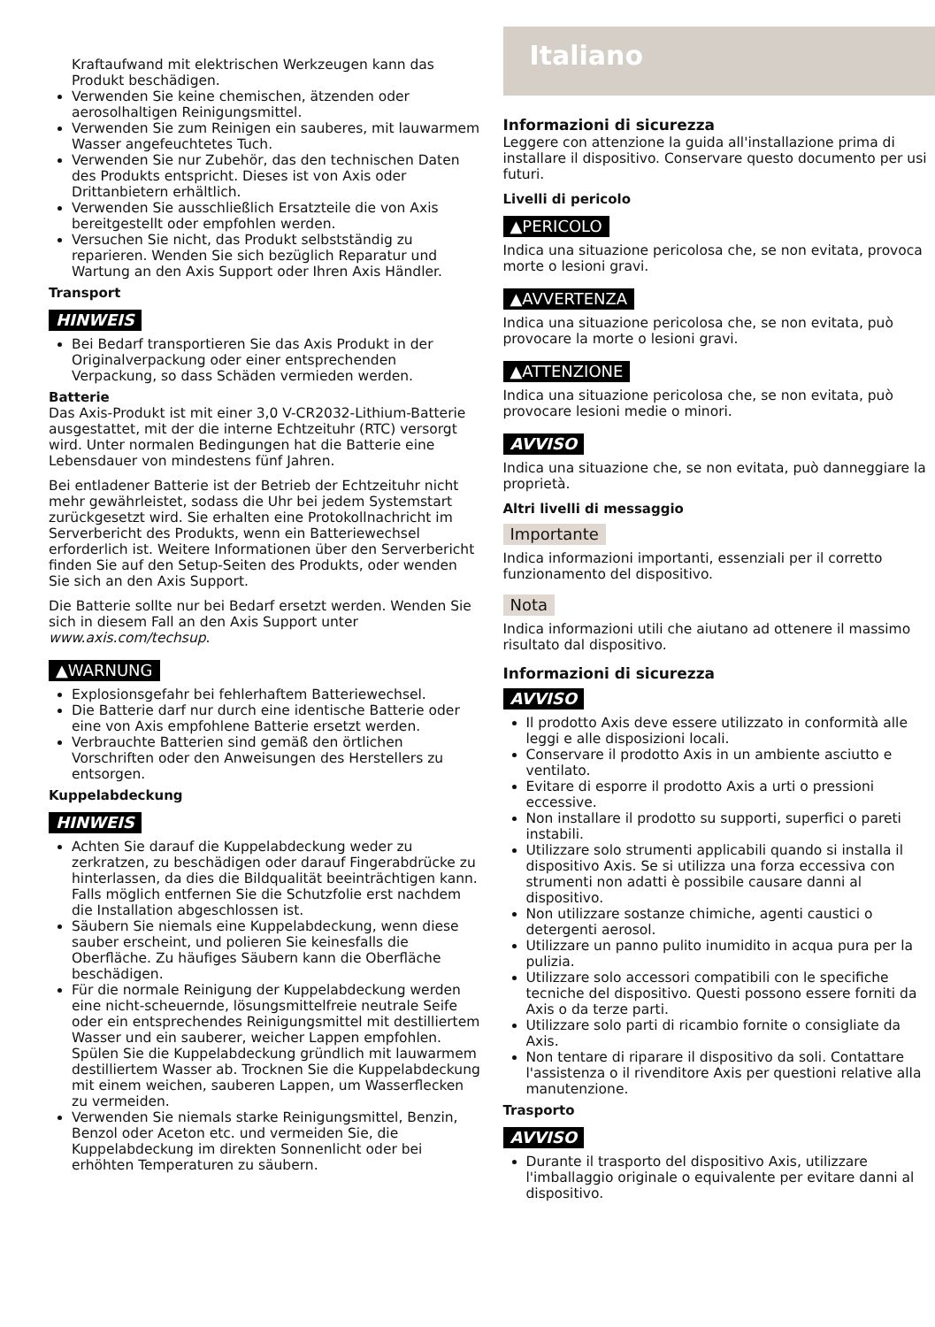Kraftaufwand mit elektrischen Werkzeugen kann das Produkt beschädigen.
Verwenden Sie keine chemischen, ätzenden oder aerosolhaltigen Reinigungsmittel.
Verwenden Sie zum Reinigen ein sauberes, mit lauwarmem Wasser angefeuchtetes Tuch.
Verwenden Sie nur Zubehör, das den technischen Daten des Produkts entspricht. Dieses ist von Axis oder Drittanbietern erhältlich.
Verwenden Sie ausschließlich Ersatzteile die von Axis bereitgestellt oder empfohlen werden.
Versuchen Sie nicht, das Produkt selbstständig zu reparieren. Wenden Sie sich bezüglich Reparatur und Wartung an den Axis Support oder Ihren Axis Händler.
Transport
HINWEIS
Bei Bedarf transportieren Sie das Axis Produkt in der Originalverpackung oder einer entsprechenden Verpackung, so dass Schäden vermieden werden.
Batterie
Das Axis-Produkt ist mit einer 3,0 V-CR2032-Lithium-Batterie ausgestattet, mit der die interne Echtzeituhr (RTC) versorgt wird. Unter normalen Bedingungen hat die Batterie eine Lebensdauer von mindestens fünf Jahren.
Bei entladener Batterie ist der Betrieb der Echtzeituhr nicht mehr gewährleistet, sodass die Uhr bei jedem Systemstart zurückgesetzt wird. Sie erhalten eine Protokollnachricht im Serverbericht des Produkts, wenn ein Batteriewechsel erforderlich ist. Weitere Informationen über den Serverbericht finden Sie auf den Setup-Seiten des Produkts, oder wenden Sie sich an den Axis Support.
Die Batterie sollte nur bei Bedarf ersetzt werden. Wenden Sie sich in diesem Fall an den Axis Support unter www.axis.com/techsup.
▲WARNUNG
Explosionsgefahr bei fehlerhaftem Batteriewechsel.
Die Batterie darf nur durch eine identische Batterie oder eine von Axis empfohlene Batterie ersetzt werden.
Verbrauchte Batterien sind gemäß den örtlichen Vorschriften oder den Anweisungen des Herstellers zu entsorgen.
Kuppelabdeckung
HINWEIS
Achten Sie darauf die Kuppelabdeckung weder zu zerkratzen, zu beschädigen oder darauf Fingerabdrücke zu hinterlassen, da dies die Bildqualität beeinträchtigen kann. Falls möglich entfernen Sie die Schutzfolie erst nachdem die Installation abgeschlossen ist.
Säubern Sie niemals eine Kuppelabdeckung, wenn diese sauber erscheint, und polieren Sie keinesfalls die Oberfläche. Zu häufiges Säubern kann die Oberfläche beschädigen.
Für die normale Reinigung der Kuppelabdeckung werden eine nicht-scheuernde, lösungsmittelfreie neutrale Seife oder ein entsprechendes Reinigungsmittel mit destilliertem Wasser und ein sauberer, weicher Lappen empfohlen. Spülen Sie die Kuppelabdeckung gründlich mit lauwarmem destilliertem Wasser ab. Trocknen Sie die Kuppelabdeckung mit einem weichen, sauberen Lappen, um Wasserflecken zu vermeiden.
Verwenden Sie niemals starke Reinigungsmittel, Benzin, Benzol oder Aceton etc. und vermeiden Sie, die Kuppelabdeckung im direkten Sonnenlicht oder bei erhöhten Temperaturen zu säubern.
Italiano
Informazioni di sicurezza
Leggere con attenzione la guida all'installazione prima di installare il dispositivo. Conservare questo documento per usi futuri.
Livelli di pericolo
▲PERICOLO
Indica una situazione pericolosa che, se non evitata, provoca morte o lesioni gravi.
▲AVVERTENZA
Indica una situazione pericolosa che, se non evitata, può provocare la morte o lesioni gravi.
▲ATTENZIONE
Indica una situazione pericolosa che, se non evitata, può provocare lesioni medie o minori.
AVVISO
Indica una situazione che, se non evitata, può danneggiare la proprietà.
Altri livelli di messaggio
Importante
Indica informazioni importanti, essenziali per il corretto funzionamento del dispositivo.
Nota
Indica informazioni utili che aiutano ad ottenere il massimo risultato dal dispositivo.
Informazioni di sicurezza
AVVISO
Il prodotto Axis deve essere utilizzato in conformità alle leggi e alle disposizioni locali.
Conservare il prodotto Axis in un ambiente asciutto e ventilato.
Evitare di esporre il prodotto Axis a urti o pressioni eccessive.
Non installare il prodotto su supporti, superfici o pareti instabili.
Utilizzare solo strumenti applicabili quando si installa il dispositivo Axis. Se si utilizza una forza eccessiva con strumenti non adatti è possibile causare danni al dispositivo.
Non utilizzare sostanze chimiche, agenti caustici o detergenti aerosol.
Utilizzare un panno pulito inumidito in acqua pura per la pulizia.
Utilizzare solo accessori compatibili con le specifiche tecniche del dispositivo. Questi possono essere forniti da Axis o da terze parti.
Utilizzare solo parti di ricambio fornite o consigliate da Axis.
Non tentare di riparare il dispositivo da soli. Contattare l'assistenza o il rivenditore Axis per questioni relative alla manutenzione.
Trasporto
AVVISO
Durante il trasporto del dispositivo Axis, utilizzare l'imballaggio originale o equivalente per evitare danni al dispositivo.